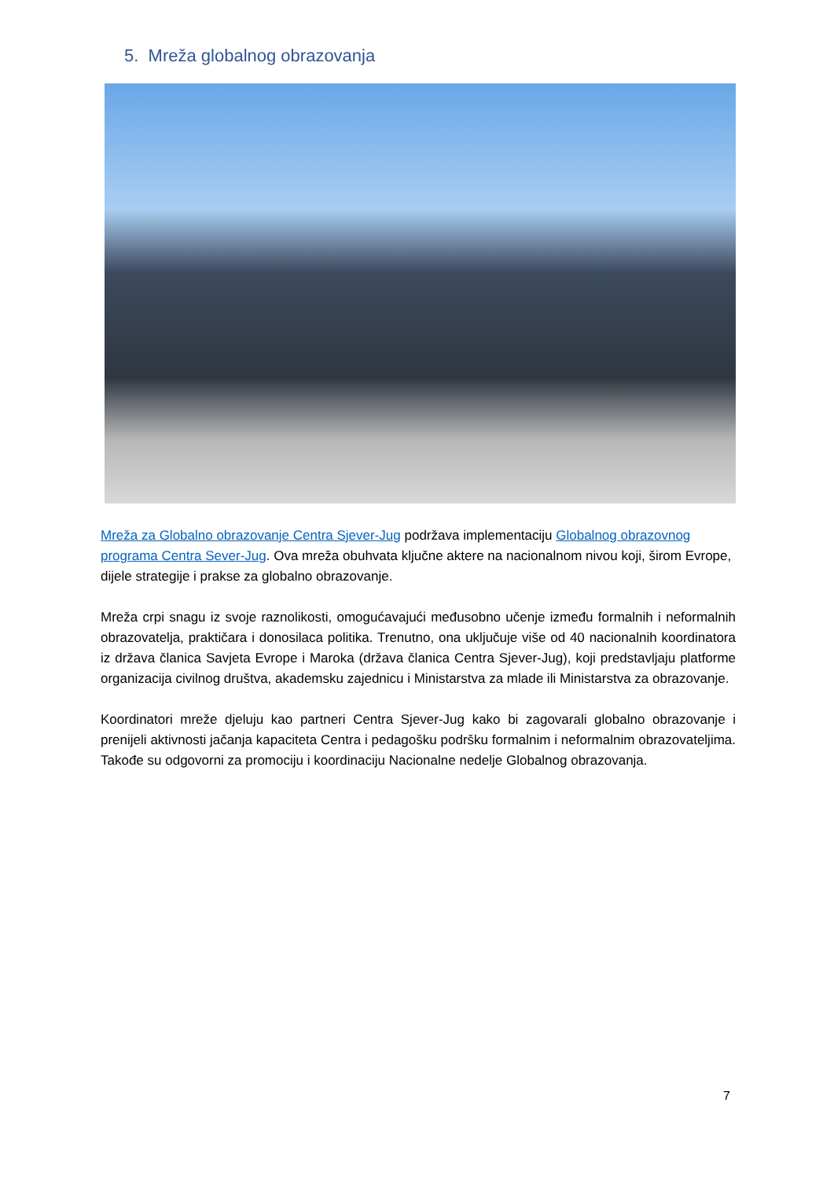5. Mreža globalnog obrazovanja
Mreža za Globalno obrazovanje Centra Sjever-Jug podržava implementaciju Globalnog obrazovnog programa Centra Sever-Jug. Ova mreža obuhvata ključne aktere na nacionalnom nivou koji, širom Evrope, dijele strategije i prakse za globalno obrazovanje.
Mreža crpi snagu iz svoje raznolikosti, omogućavajući međusobno učenje između formalnih i neformalnih obrazovatelja, praktičara i donosilaca politika. Trenutno, ona uključuje više od 40 nacionalnih koordinatora iz država članica Savjeta Evrope i Maroka (država članica Centra Sjever-Jug), koji predstavljaju platforme organizacija civilnog društva, akademsku zajednicu i Ministarstva za mlade ili Ministarstva za obrazovanje.
Koordinatori mreže djeluju kao partneri Centra Sjever-Jug kako bi zagovarali globalno obrazovanje i prenijeli aktivnosti jačanja kapaciteta Centra i pedagošku podršku formalnim i neformalnim obrazovateljima. Takođe su odgovorni za promociju i koordinaciju Nacionalne nedelje Globalnog obrazovanja.
7